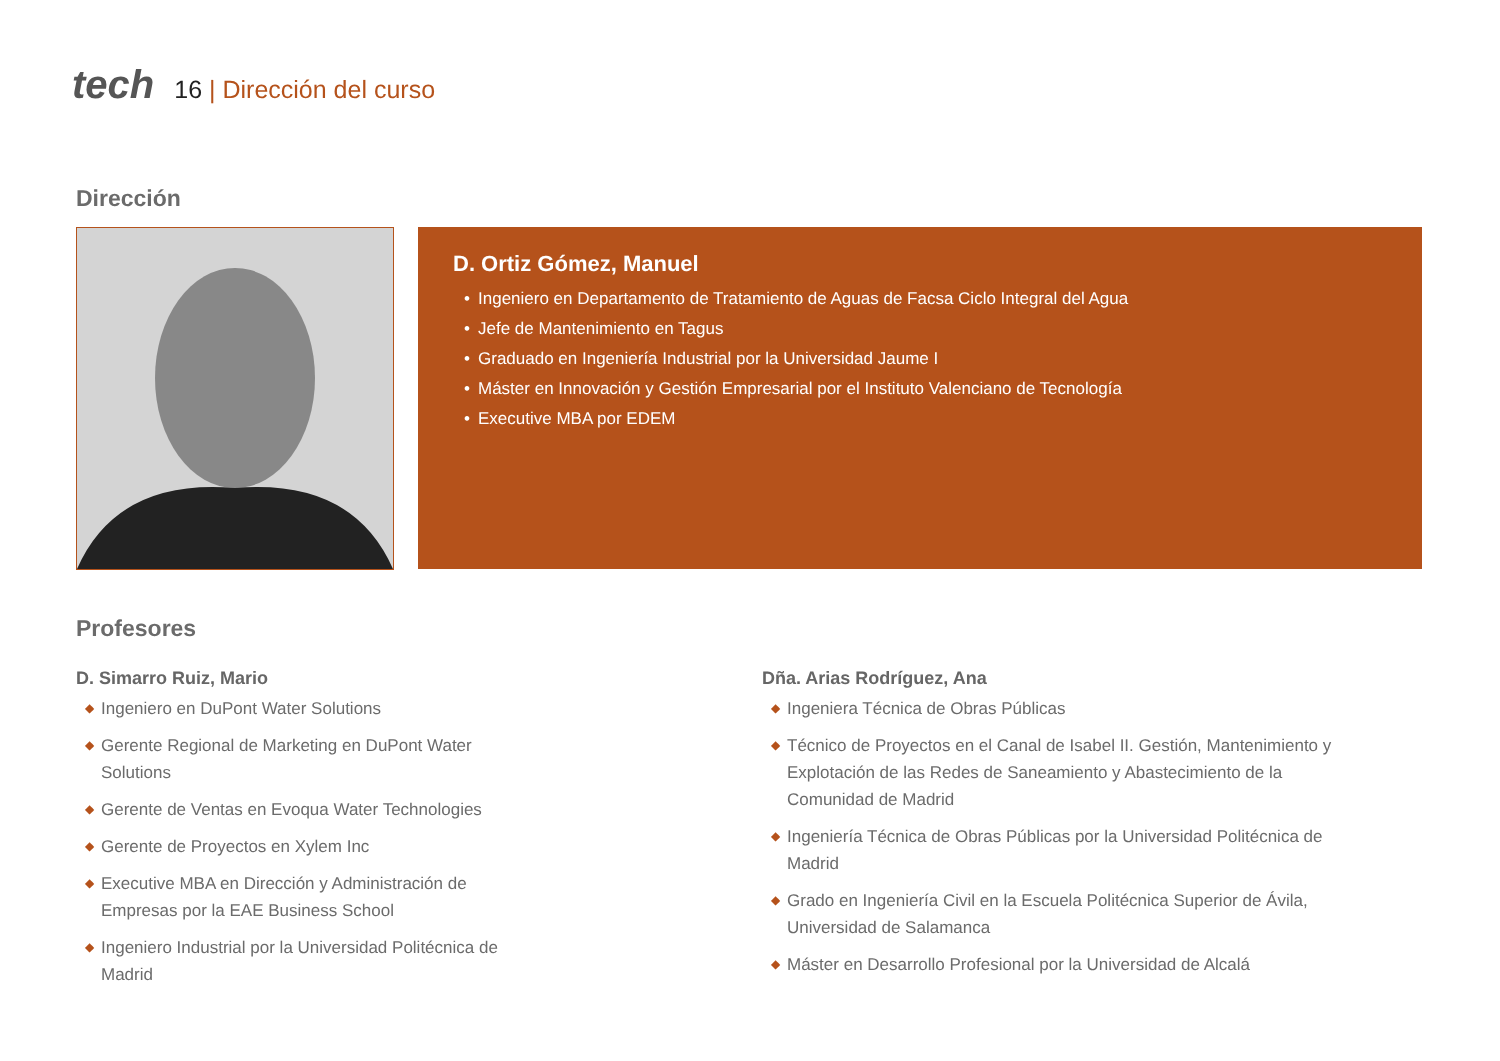tech
16 | Dirección del curso
Dirección
D. Ortiz Gómez, Manuel
• Ingeniero en Departamento de Tratamiento de Aguas de Facsa Ciclo Integral del Agua
• Jefe de Mantenimiento en Tagus
• Graduado en Ingeniería Industrial por la Universidad Jaume I
• Máster en Innovación y Gestión Empresarial por el Instituto Valenciano de Tecnología
• Executive MBA por EDEM
Profesores
D. Simarro Ruiz, Mario
◆ Ingeniero en DuPont Water Solutions
◆ Gerente Regional de Marketing en DuPont Water Solutions
◆ Gerente de Ventas en Evoqua Water Technologies
◆ Gerente de Proyectos en Xylem Inc
◆ Executive MBA en Dirección y Administración de Empresas por la EAE Business School
◆ Ingeniero Industrial por la Universidad Politécnica de Madrid
Dña. Arias Rodríguez, Ana
◆ Ingeniera Técnica de Obras Públicas
◆ Técnico de Proyectos en el Canal de Isabel II. Gestión, Mantenimiento y Explotación de las Redes de Saneamiento y Abastecimiento de la Comunidad de Madrid
◆ Ingeniería Técnica de Obras Públicas por la Universidad Politécnica de Madrid
◆ Grado en Ingeniería Civil en la Escuela Politécnica Superior de Ávila, Universidad de Salamanca
◆ Máster en Desarrollo Profesional por la Universidad de Alcalá